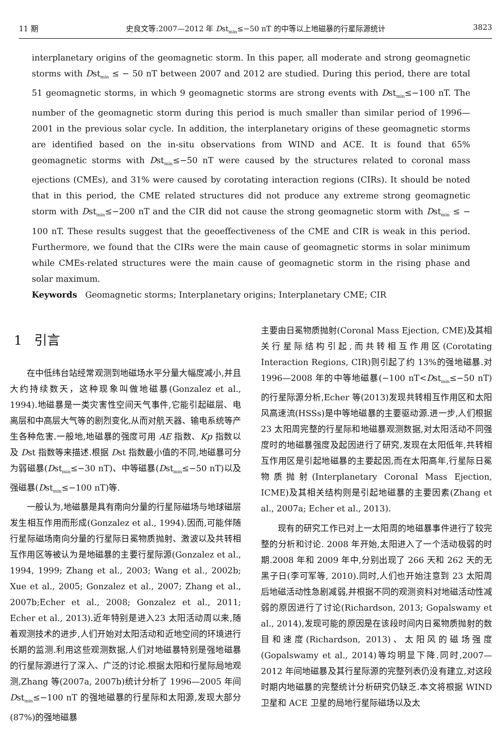11 期 史良文等:2007—2012 年 Dst<sub>min</sub>≤−50 nT 的中等以上地磁暴的行星际源统计 3823
interplanetary origins of the geomagnetic storm. In this paper, all moderate and strong geomagnetic storms with Dst<sub>min</sub> ≤ − 50 nT between 2007 and 2012 are studied. During this period, there are total 51 geomagnetic storms, in which 9 geomagnetic storms are strong events with Dst<sub>min</sub>≤−100 nT. The number of the geomagnetic storm during this period is much smaller than similar period of 1996—2001 in the previous solar cycle. In addition, the interplanetary origins of these geomagnetic storms are identified based on the in-situ observations from WIND and ACE. It is found that 65% geomagnetic storms with Dst<sub>min</sub>≤−50 nT were caused by the structures related to coronal mass ejections (CMEs), and 31% were caused by corotating interaction regions (CIRs). It should be noted that in this period, the CME related structures did not produce any extreme strong geomagnetic storm with Dst<sub>min</sub>≤−200 nT and the CIR did not cause the strong geomagnetic storm with Dst<sub>min</sub> ≤ − 100 nT. These results suggest that the geoeffectiveness of the CME and CIR is weak in this period. Furthermore, we found that the CIRs were the main cause of geomagnetic storms in solar minimum while CMEs-related structures were the main cause of geomagnetic storm in the rising phase and solar maximum.
Keywords Geomagnetic storms; Interplanetary origins; Interplanetary CME; CIR
1 引言
在中低纬台站经常观测到地磁场水平分量大幅度减小,并且大约持续数天，这种现象叫做地磁暴(Gonzalez et al., 1994).地磁暴是一类灾害性空间天气事件,它能引起磁层、电离层和中高层大气等的剧烈变化,从而对航天器、输电系统等产生各种危害.一般地,地磁暴的强度可用 AE 指数、Kp 指数以及 Dst 指数等来描述.根据 Dst 指数最小值的不同,地磁暴可分为弱磁暴(Dst<sub>min</sub>≤−30 nT)、中等磁暴(Dst<sub>min</sub>≤−50 nT)以及强磁暴(Dst<sub>min</sub>≤−100 nT)等.
一般认为,地磁暴是具有南向分量的行星际磁场与地球磁层发生相互作用而形成(Gonzalez et al., 1994).因而,可能伴随行星际磁场南向分量的行星际日冕物质抛射、激波以及共转相互作用区等被认为是地磁暴的主要行星际源(Gonzalez et al., 1994, 1999; Zhang et al., 2003; Wang et al., 2002b; Xue et al., 2005; Gonzalez et al., 2007; Zhang et al., 2007b;Echer et al., 2008; Gonzalez et al., 2011; Echer et al., 2013).近年特别是进入23 太阳活动周以来,随着观测技术的进步,人们开始对太阳活动和近地空间的环境进行长期的监测.利用这些观测数据,人们对地磁暴特别是强地磁暴的行星际源进行了深入、广泛的讨论.根据太阳和行星际局地观测,Zhang 等(2007a, 2007b)统计分析了 1996—2005 年间 Dst<sub>min</sub>≤−100 nT 的强地磁暴的行星际和太阳源,发现大部分(87%)的强地磁暴
主要由日冕物质抛射(Coronal Mass Ejection, CME)及其相关行星际结构引起,而共转相互作用区(Corotating Interaction Regions, CIR)则引起了约 13%的强地磁暴.对 1996—2008 年的中等地磁暴(−100 nT<Dst<sub>min</sub>≤−50 nT)的行星际源分析,Echer 等(2013)发现共转相互作用区和太阳风高速流(HSSs)是中等地磁暴的主要驱动源.进一步,人们根据 23 太阳周完整的行星际和地磁暴观测数据,对太阳活动不同强度时的地磁暴强度及起因进行了研究,发现在太阳低年,共转相互作用区是引起地磁暴的主要起因,而在太阳高年,行星际日冕物质抛射(Interplanetary Coronal Mass Ejection, ICME)及其相关结构则是引起地磁暴的主要因素(Zhang et al., 2007a; Echer et al., 2013).
现有的研究工作已对上一太阳周的地磁暴事件进行了较完整的分析和讨论. 2008 年开始,太阳进入了一个活动极弱的时期.2008 年和 2009 年中,分别出现了 266 天和 262 天的无黑子日(李可军等, 2010).同时,人们也开始注意到 23 太阳周后地磁活动性急剧减弱,并根据不同的观测资料对地磁活动性减弱的原因进行了讨论(Richardson, 2013; Gopalswamy et al., 2014),发现可能的原因是在该段时间内日冕物质抛射的数目和速度(Richardson, 2013)、太阳风的磁场强度(Gopalswamy et al., 2014)等均明显下降.同时,2007—2012 年间地磁暴及其行星际源的完整列表仍没有建立,对这段时期内地磁暴的完整统计分析研究仍缺乏.本文将根据 WIND 卫星和 ACE 卫星的局地行星际磁场以及太